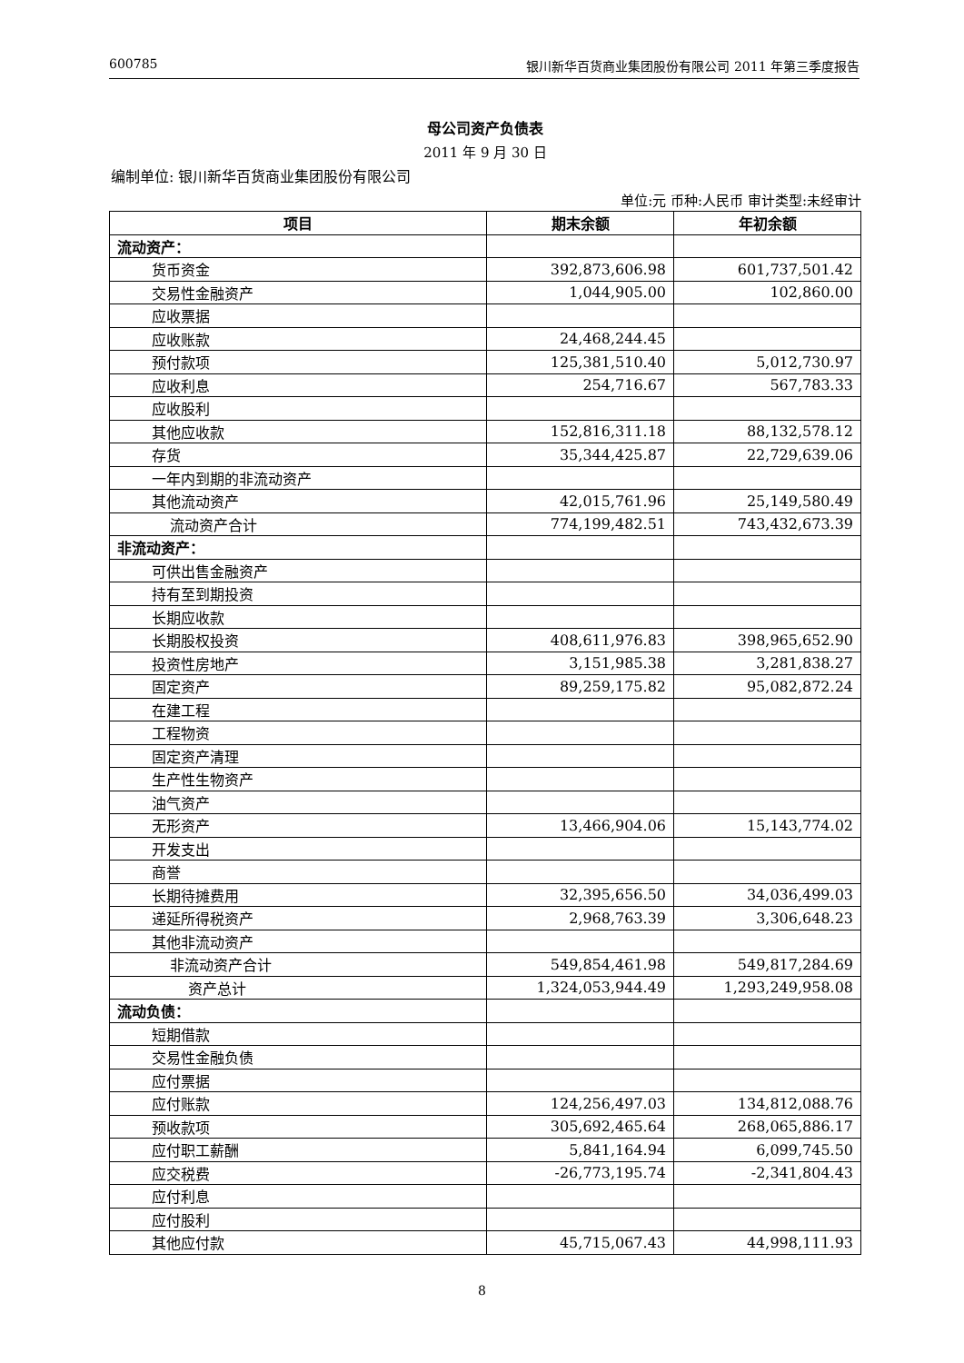600785 银川新华百货商业集团股份有限公司 2011 年第三季度报告
母公司资产负债表
2011 年 9 月 30 日
编制单位: 银川新华百货商业集团股份有限公司
单位:元 币种:人民币 审计类型:未经审计
| 项目 | 期末余额 | 年初余额 |
| --- | --- | --- |
| 流动资产： | | |
| 货币资金 | 392,873,606.98 | 601,737,501.42 |
| 交易性金融资产 | 1,044,905.00 | 102,860.00 |
| 应收票据 | | |
| 应收账款 | 24,468,244.45 | |
| 预付款项 | 125,381,510.40 | 5,012,730.97 |
| 应收利息 | 254,716.67 | 567,783.33 |
| 应收股利 | | |
| 其他应收款 | 152,816,311.18 | 88,132,578.12 |
| 存货 | 35,344,425.87 | 22,729,639.06 |
| 一年内到期的非流动资产 | | |
| 其他流动资产 | 42,015,761.96 | 25,149,580.49 |
| 流动资产合计 | 774,199,482.51 | 743,432,673.39 |
| 非流动资产： | | |
| 可供出售金融资产 | | |
| 持有至到期投资 | | |
| 长期应收款 | | |
| 长期股权投资 | 408,611,976.83 | 398,965,652.90 |
| 投资性房地产 | 3,151,985.38 | 3,281,838.27 |
| 固定资产 | 89,259,175.82 | 95,082,872.24 |
| 在建工程 | | |
| 工程物资 | | |
| 固定资产清理 | | |
| 生产性生物资产 | | |
| 油气资产 | | |
| 无形资产 | 13,466,904.06 | 15,143,774.02 |
| 开发支出 | | |
| 商誉 | | |
| 长期待摊费用 | 32,395,656.50 | 34,036,499.03 |
| 递延所得税资产 | 2,968,763.39 | 3,306,648.23 |
| 其他非流动资产 | | |
| 非流动资产合计 | 549,854,461.98 | 549,817,284.69 |
| 资产总计 | 1,324,053,944.49 | 1,293,249,958.08 |
| 流动负债： | | |
| 短期借款 | | |
| 交易性金融负债 | | |
| 应付票据 | | |
| 应付账款 | 124,256,497.03 | 134,812,088.76 |
| 预收款项 | 305,692,465.64 | 268,065,886.17 |
| 应付职工薪酬 | 5,841,164.94 | 6,099,745.50 |
| 应交税费 | -26,773,195.74 | -2,341,804.43 |
| 应付利息 | | |
| 应付股利 | | |
| 其他应付款 | 45,715,067.43 | 44,998,111.93 |
8